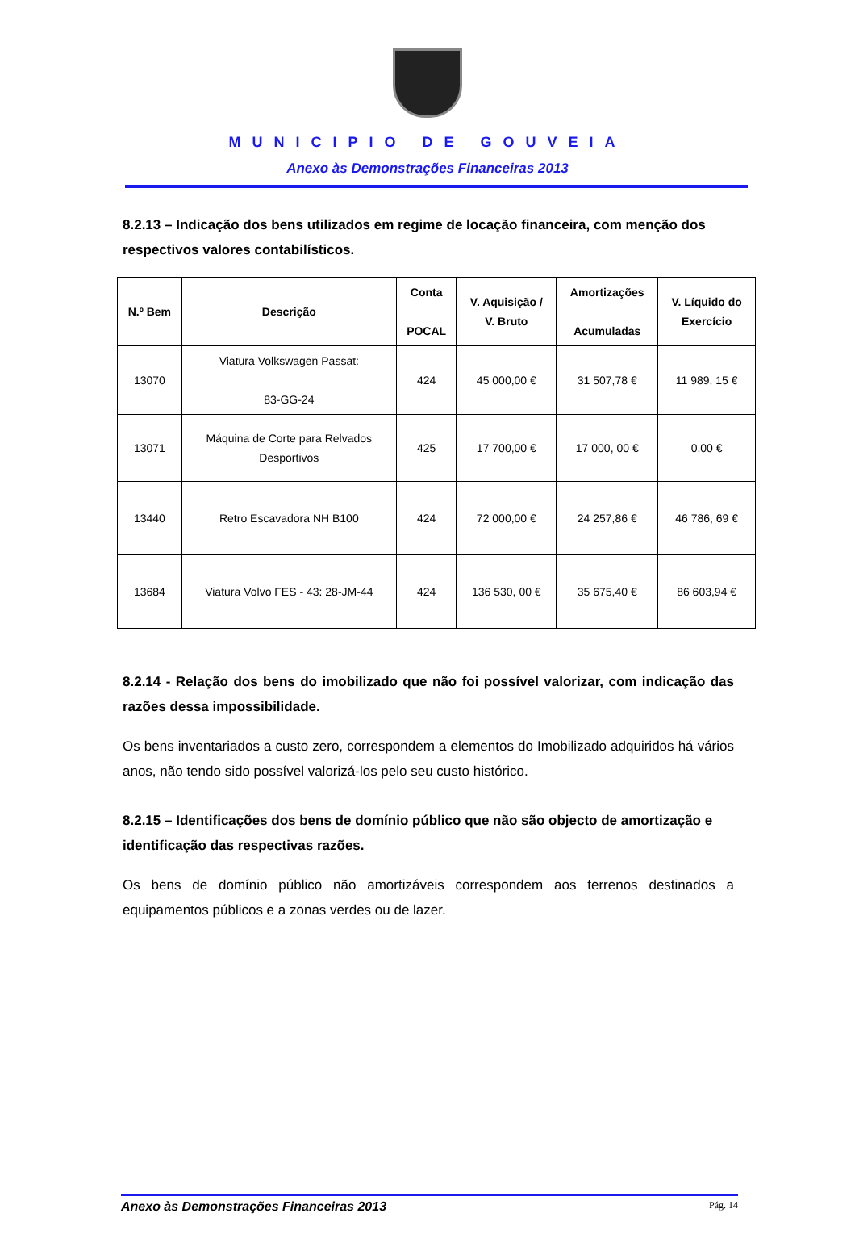MUNICIPIO DE GOUVEIA
Anexo às Demonstrações Financeiras 2013
8.2.13 – Indicação dos bens utilizados em regime de locação financeira, com menção dos respectivos valores contabilísticos.
| N.º Bem | Descrição | Conta POCAL | V. Aquisição / V. Bruto | Amortizações Acumuladas | V. Líquido do Exercício |
| --- | --- | --- | --- | --- | --- |
| 13070 | Viatura Volkswagen Passat: 83-GG-24 | 424 | 45 000,00 € | 31 507,78 € | 11 989, 15 € |
| 13071 | Máquina de Corte para Relvados Desportivos | 425 | 17 700,00 € | 17 000, 00 € | 0,00 € |
| 13440 | Retro Escavadora NH B100 | 424 | 72 000,00 € | 24 257,86 € | 46 786, 69 € |
| 13684 | Viatura Volvo FES - 43: 28-JM-44 | 424 | 136 530, 00 € | 35 675,40 € | 86 603,94 € |
8.2.14 - Relação dos bens do imobilizado que não foi possível valorizar, com indicação das razões dessa impossibilidade.
Os bens inventariados a custo zero, correspondem a elementos do Imobilizado adquiridos há vários anos, não tendo sido possível valorizá-los pelo seu custo histórico.
8.2.15 – Identificações dos bens de domínio público que não são objecto de amortização e identificação das respectivas razões.
Os bens de domínio público não amortizáveis correspondem aos terrenos destinados a equipamentos públicos e a zonas verdes ou de lazer.
Anexo às Demonstrações Financeiras 2013 Pág. 14